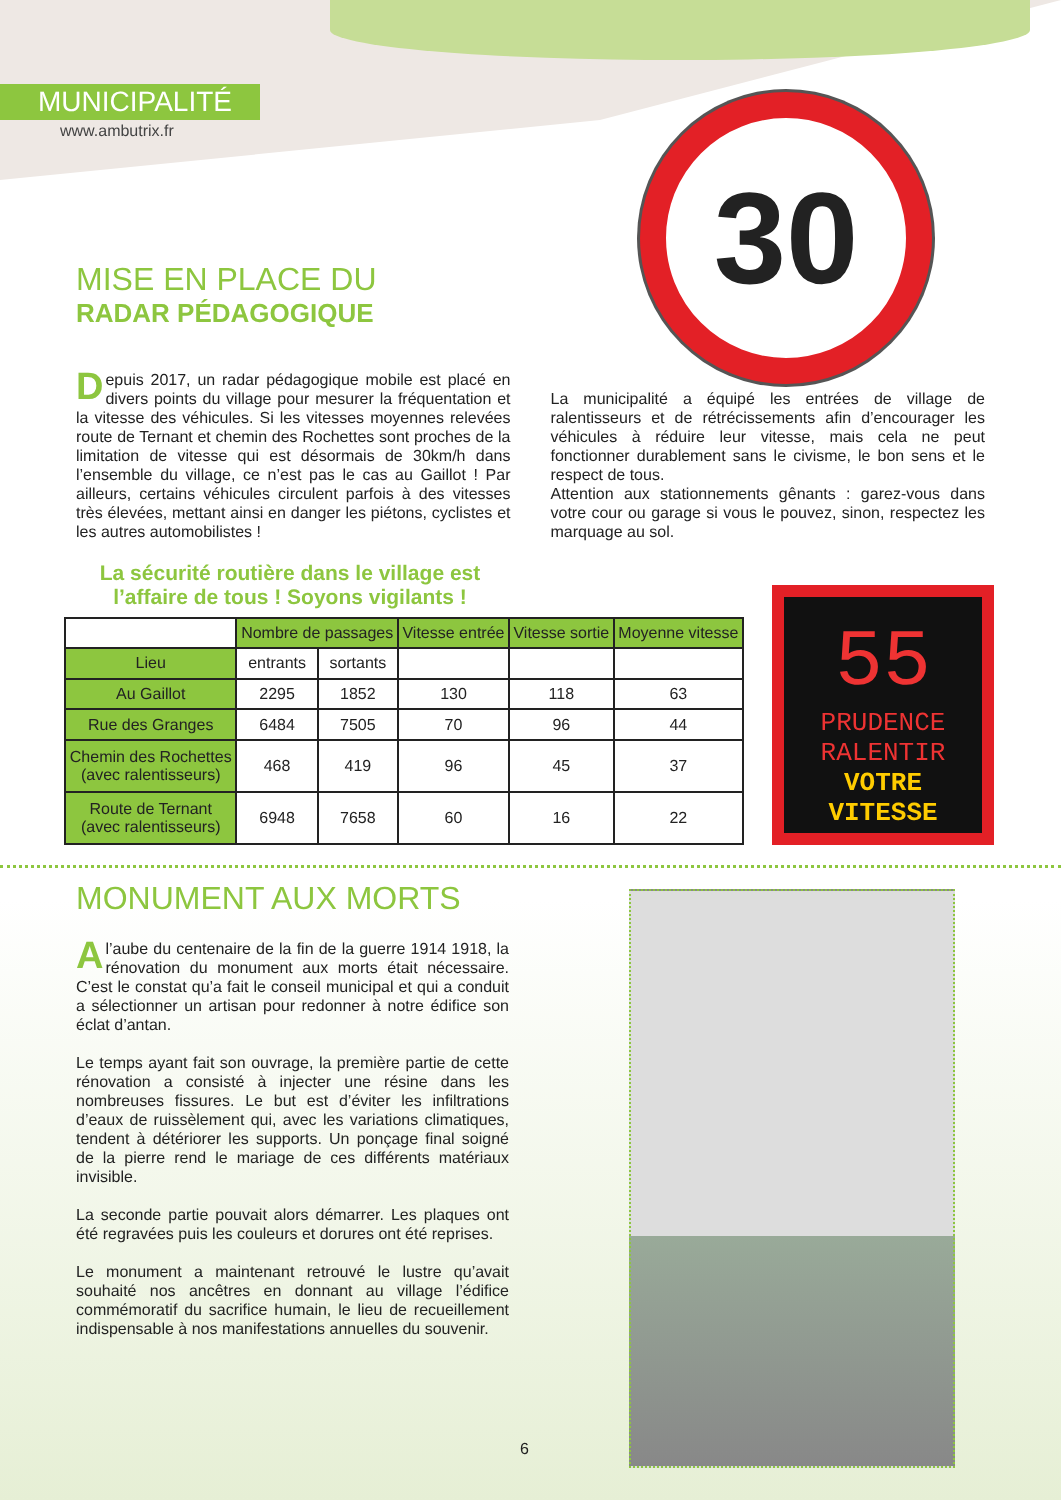MUNICIPALITÉ
www.ambutrix.fr
30
MISE EN PLACE DU
RADAR PÉDAGOGIQUE
Depuis 2017, un radar pédagogique mobile est placé en divers points du village pour mesurer la fréquentation et la vitesse des véhicules. Si les vitesses moyennes relevées route de Ternant et chemin des Rochettes sont proches de la limitation de vitesse qui est désormais de 30km/h dans l’ensemble du village, ce n’est pas le cas au Gaillot ! Par ailleurs, certains véhicules circulent parfois à des vitesses très élevées, mettant ainsi en danger les piétons, cyclistes et les autres automobilistes !
La municipalité a équipé les entrées de village de ralentisseurs et de rétrécissements afin d’encourager les véhicules à réduire leur vitesse, mais cela ne peut fonctionner durablement sans le civisme, le bon sens et le respect de tous.
Attention aux stationnements gênants : garez-vous dans votre cour ou garage si vous le pouvez, sinon, respectez les marquage au sol.
La sécurité routière dans le village est l’affaire de tous ! Soyons vigilants !
| | Nombre de passages | | Vitesse entrée | Vitesse sortie | Moyenne vitesse |
| --- | --- | --- | --- | --- | --- |
| Lieu | entrants | sortants | | | |
| Au Gaillot | 2295 | 1852 | 130 | 118 | 63 |
| Rue des Granges | 6484 | 7505 | 70 | 96 | 44 |
| Chemin des Rochettes (avec ralentisseurs) | 468 | 419 | 96 | 45 | 37 |
| Route de Ternant (avec ralentisseurs) | 6948 | 7658 | 60 | 16 | 22 |
55
PRUDENCE
RALENTIR
VOTRE VITESSE
MONUMENT AUX MORTS
Al’aube du centenaire de la fin de la guerre 1914 1918, la rénovation du monument aux morts était nécessaire. C’est le constat qu’a fait le conseil municipal et qui a conduit a sélectionner un artisan pour redonner à notre édifice son éclat d’antan.
Le temps ayant fait son ouvrage, la première partie de cette rénovation a consisté à injecter une résine dans les nombreuses fissures. Le but est d’éviter les infiltrations d’eaux de ruissèlement qui, avec les variations climatiques, tendent à détériorer les supports. Un ponçage final soigné de la pierre rend le mariage de ces différents matériaux invisible.
La seconde partie pouvait alors démarrer. Les plaques ont été regravées puis les couleurs et dorures ont été reprises.
Le monument a maintenant retrouvé le lustre qu’avait souhaité nos ancêtres en donnant au village l’édifice commémoratif du sacrifice humain, le lieu de recueillement indispensable à nos manifestations annuelles du souvenir.
6